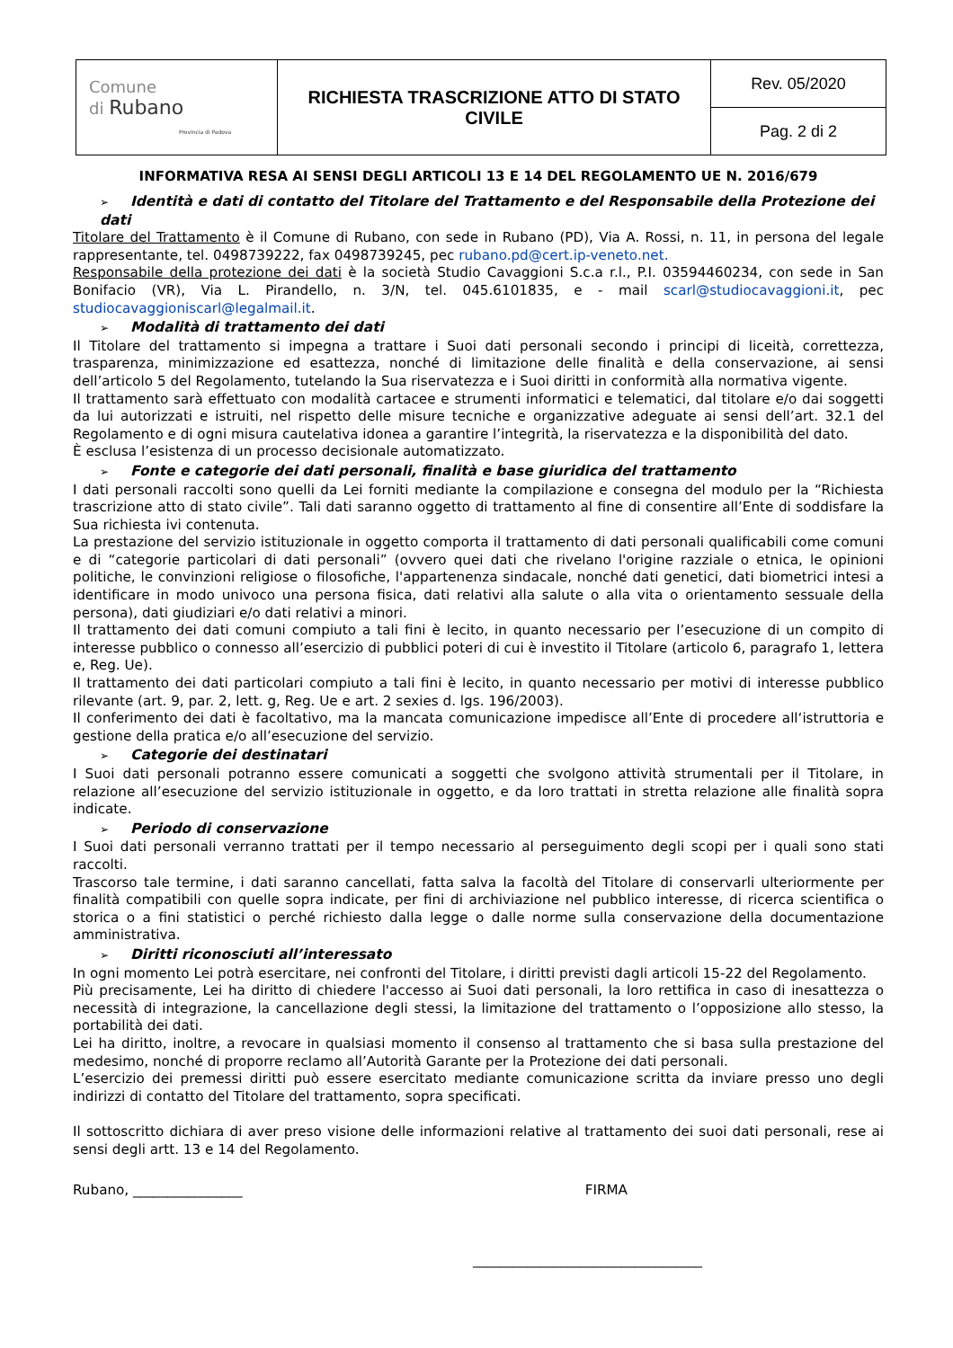| Comune di Rubano Provincia di Padova | RICHIESTA TRASCRIZIONE ATTO DI STATO CIVILE | Rev. 05/2020 |
| | | Pag. 2 di 2 |
INFORMATIVA RESA AI SENSI DEGLI ARTICOLI 13 E 14 DEL REGOLAMENTO UE N. 2016/679
➢ Identità e dati di contatto del Titolare del Trattamento e del Responsabile della Protezione dei dati
Titolare del Trattamento è il Comune di Rubano, con sede in Rubano (PD), Via A. Rossi, n. 11, in persona del legale rappresentante, tel. 0498739222, fax 0498739245, pec rubano.pd@cert.ip-veneto.net.
Responsabile della protezione dei dati è la società Studio Cavaggioni S.c.a r.l., P.I. 03594460234, con sede in San Bonifacio (VR), Via L. Pirandello, n. 3/N, tel. 045.6101835, e - mail scarl@studiocavaggioni.it, pec studiocavaggioniscarl@legalmail.it.
➢ Modalità di trattamento dei dati
Il Titolare del trattamento si impegna a trattare i Suoi dati personali secondo i principi di liceità, correttezza, trasparenza, minimizzazione ed esattezza, nonché di limitazione delle finalità e della conservazione, ai sensi dell’articolo 5 del Regolamento, tutelando la Sua riservatezza e i Suoi diritti in conformità alla normativa vigente.
Il trattamento sarà effettuato con modalità cartacee e strumenti informatici e telematici, dal titolare e/o dai soggetti da lui autorizzati e istruiti, nel rispetto delle misure tecniche e organizzative adeguate ai sensi dell’art. 32.1 del Regolamento e di ogni misura cautelativa idonea a garantire l’integrità, la riservatezza e la disponibilità del dato.
È esclusa l’esistenza di un processo decisionale automatizzato.
➢ Fonte e categorie dei dati personali, finalità e base giuridica del trattamento
I dati personali raccolti sono quelli da Lei forniti mediante la compilazione e consegna del modulo per la “Richiesta trascrizione atto di stato civile”. Tali dati saranno oggetto di trattamento al fine di consentire all’Ente di soddisfare la Sua richiesta ivi contenuta.
La prestazione del servizio istituzionale in oggetto comporta il trattamento di dati personali qualificabili come comuni e di “categorie particolari di dati personali” (ovvero quei dati che rivelano l'origine razziale o etnica, le opinioni politiche, le convinzioni religiose o filosofiche, l'appartenenza sindacale, nonché dati genetici, dati biometrici intesi a identificare in modo univoco una persona fisica, dati relativi alla salute o alla vita o orientamento sessuale della persona), dati giudiziari e/o dati relativi a minori.
Il trattamento dei dati comuni compiuto a tali fini è lecito, in quanto necessario per l’esecuzione di un compito di interesse pubblico o connesso all’esercizio di pubblici poteri di cui è investito il Titolare (articolo 6, paragrafo 1, lettera e, Reg. Ue).
Il trattamento dei dati particolari compiuto a tali fini è lecito, in quanto necessario per motivi di interesse pubblico rilevante (art. 9, par. 2, lett. g, Reg. Ue e art. 2 sexies d. lgs. 196/2003).
Il conferimento dei dati è facoltativo, ma la mancata comunicazione impedisce all’Ente di procedere all‘istruttoria e gestione della pratica e/o all’esecuzione del servizio.
➢ Categorie dei destinatari
I Suoi dati personali potranno essere comunicati a soggetti che svolgono attività strumentali per il Titolare, in relazione all’esecuzione del servizio istituzionale in oggetto, e da loro trattati in stretta relazione alle finalità sopra indicate.
➢ Periodo di conservazione
I Suoi dati personali verranno trattati per il tempo necessario al perseguimento degli scopi per i quali sono stati raccolti.
Trascorso tale termine, i dati saranno cancellati, fatta salva la facoltà del Titolare di conservarli ulteriormente per finalità compatibili con quelle sopra indicate, per fini di archiviazione nel pubblico interesse, di ricerca scientifica o storica o a fini statistici o perché richiesto dalla legge o dalle norme sulla conservazione della documentazione amministrativa.
➢ Diritti riconosciuti all’interessato
In ogni momento Lei potrà esercitare, nei confronti del Titolare, i diritti previsti dagli articoli 15-22 del Regolamento.
Più precisamente, Lei ha diritto di chiedere l'accesso ai Suoi dati personali, la loro rettifica in caso di inesattezza o necessità di integrazione, la cancellazione degli stessi, la limitazione del trattamento o l’opposizione allo stesso, la portabilità dei dati.
Lei ha diritto, inoltre, a revocare in qualsiasi momento il consenso al trattamento che si basa sulla prestazione del medesimo, nonché di proporre reclamo all’Autorità Garante per la Protezione dei dati personali.
L’esercizio dei premessi diritti può essere esercitato mediante comunicazione scritta da inviare presso uno degli indirizzi di contatto del Titolare del trattamento, sopra specificati.
Il sottoscritto dichiara di aver preso visione delle informazioni relative al trattamento dei suoi dati personali, rese ai sensi degli artt. 13 e 14 del Regolamento.
Rubano, ________________ FIRMA
__________________________________